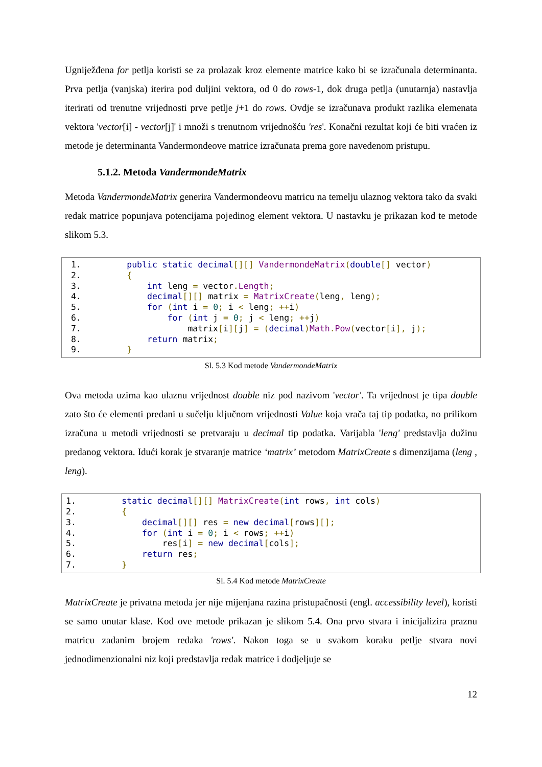Ugniježđena for petlja koristi se za prolazak kroz elemente matrice kako bi se izračunala determinanta. Prva petlja (vanjska) iterira pod duljini vektora, od 0 do rows-1, dok druga petlja (unutarnja) nastavlja iterirati od trenutne vrijednosti prve petlje j+1 do rows. Ovdje se izračunava produkt razlika elemenata vektora 'vector[i] - vector[j]' i množi s trenutnom vrijednošću 'res'. Konačni rezultat koji će biti vraćen iz metode je determinanta Vandermondeove matrice izračunata prema gore navedenom pristupu.
5.1.2. Metoda VandermondeMatrix
Metoda VandermondeMatrix generira Vandermondeovu matricu na temelju ulaznog vektora tako da svaki redak matrice popunjava potencijama pojedinog element vektora. U nastavku je prikazan kod te metode slikom 5.3.
1. public static decimal[][] VandermondeMatrix(double[] vector) 2. { 3. int leng = vector. Length; 4. decimal[][] matrix = MatrixCreate(leng, leng); 5. for (int i = 0; i < leng; ++i) 6. for (int j = 0; j < leng; ++j) 7. matrix[i][j] = (decimal) Math. Pow(vector[i], j); 8. return matrix; 9. }
Sl. 5.3 Kod metode VandermondeMatrix
Ova metoda uzima kao ulaznu vrijednost double niz pod nazivom 'vector'. Ta vrijednost je tipa double zato što će elementi predani u sučelju ključnom vrijednosti Value koja vrača taj tip podatka, no prilikom izračuna u metodi vrijednosti se pretvaraju u decimal tip podatka. Varijabla 'leng' predstavlja dužinu predanog vektora. Idući korak je stvaranje matrice ‘matrix’ metodom MatrixCreate s dimenzijama (leng , leng).
1. static decimal[][] MatrixCreate(int rows, int cols) 2. { 3. decimal[][] res = new decimal[rows][]; 4. for (int i = 0; i < rows; ++i) 5. res[i] = new decimal[cols]; 6. return res; 7. }
Sl. 5.4 Kod metode MatrixCreate
MatrixCreate je privatna metoda jer nije mijenjana razina pristupačnosti (engl. accessibility level), koristi se samo unutar klase. Kod ove metode prikazan je slikom 5.4. Ona prvo stvara i inicijalizira praznu matricu zadanim brojem redaka 'rows'. Nakon toga se u svakom koraku petlje stvara novi jednodimenzionalni niz koji predstavlja redak matrice i dodjeljuje se
12